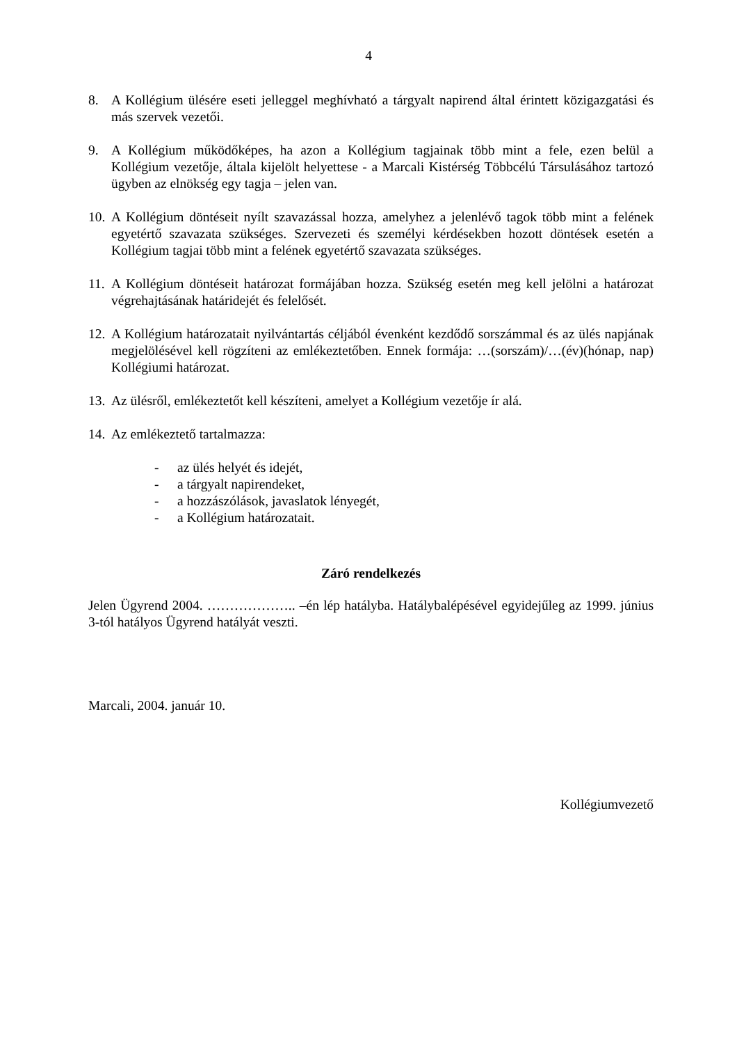4
8. A Kollégium ülésére eseti jelleggel meghívható a tárgyalt napirend által érintett közigazgatási és más szervek vezetői.
9. A Kollégium működőképes, ha azon a Kollégium tagjainak több mint a fele, ezen belül a Kollégium vezetője, általa kijelölt helyettese - a Marcali Kistérség Többcélú Társulásához tartozó ügyben az elnökség egy tagja – jelen van.
10.
A Kollégium döntéseit nyílt szavazással hozza, amelyhez a jelenlévő tagok több mint a felének egyetértő szavazata szükséges. Szervezeti és személyi kérdésekben hozott döntések esetén a Kollégium tagjai több mint a felének egyetértő szavazata szükséges.
11.
A Kollégium döntéseit határozat formájában hozza. Szükség esetén meg kell jelölni a határozat végrehajtásának határidejét és felelősét.
12.
A Kollégium határozatait nyilvántartás céljából évenként kezdődő sorszámmal és az ülés napjának megjelölésével kell rögzíteni az emlékeztetőben. Ennek formája: …(sorszám)/…(év)(hónap, nap) Kollégiumi határozat.
13.
Az ülésről, emlékeztetőt kell készíteni, amelyet a Kollégium vezetője ír alá.
14.
Az emlékeztető tartalmazza:
- az ülés helyét és idejét,
- a tárgyalt napirendeket,
- a hozzászólások, javaslatok lényegét,
- a Kollégium határozatait.
Záró rendelkezés
Jelen Ügyrend 2004. ……………….. –én lép hatályba. Hatálybalépésével egyidejűleg az 1999. június 3-tól hatályos Ügyrend hatályát veszti.
Marcali, 2004. január 10.
Kollégiumvezető